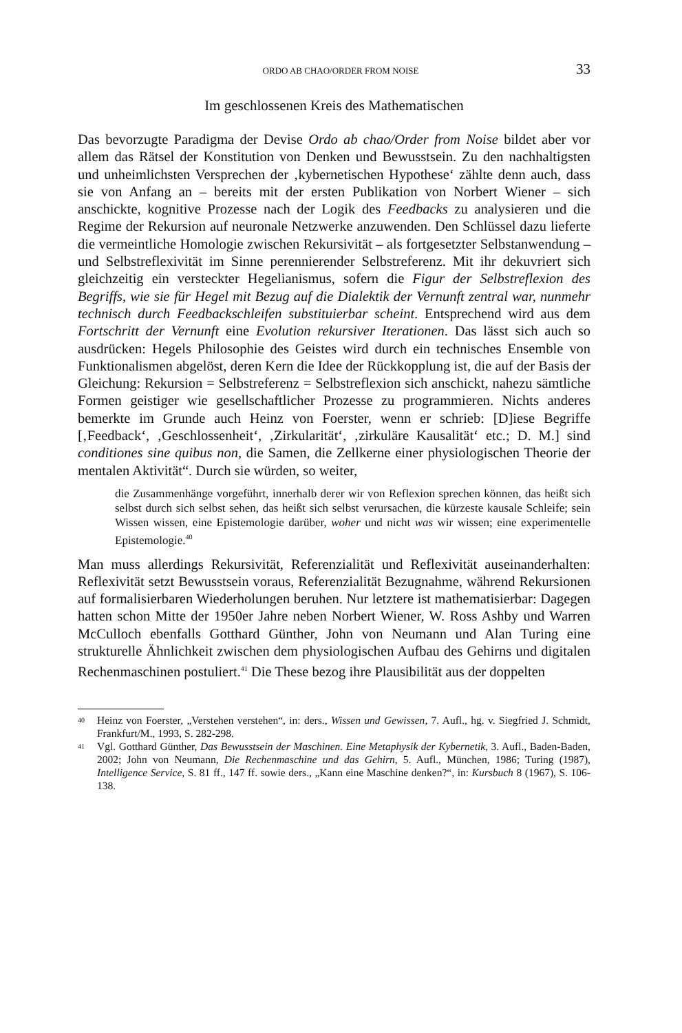ORDO AB CHAO/ORDER FROM NOISE 33
Im geschlossenen Kreis des Mathematischen
Das bevorzugte Paradigma der Devise Ordo ab chao/Order from Noise bildet aber vor allem das Rätsel der Konstitution von Denken und Bewusstsein. Zu den nachhaltigsten und unheimlichsten Versprechen der ‚kybernetischen Hypothese‘ zählte denn auch, dass sie von Anfang an – bereits mit der ersten Publikation von Norbert Wiener – sich anschickte, kognitive Prozesse nach der Logik des Feedbacks zu analysieren und die Regime der Rekursion auf neuronale Netzwerke anzuwenden. Den Schlüssel dazu lieferte die vermeintliche Homologie zwischen Rekursivität – als fortgesetzter Selbstanwendung – und Selbstreflexivität im Sinne perennierender Selbstreferenz. Mit ihr dekuvriert sich gleichzeitig ein versteckter Hegelianismus, sofern die Figur der Selbstreflexion des Begriffs, wie sie für Hegel mit Bezug auf die Dialektik der Vernunft zentral war, nunmehr technisch durch Feedbackschleifen substituierbar scheint. Entsprechend wird aus dem Fortschritt der Vernunft eine Evolution rekursiver Iterationen. Das lässt sich auch so ausdrücken: Hegels Philosophie des Geistes wird durch ein technisches Ensemble von Funktionalismen abgelöst, deren Kern die Idee der Rückkopplung ist, die auf der Basis der Gleichung: Rekursion = Selbstreferenz = Selbstreflexion sich anschickt, nahezu sämtliche Formen geistiger wie gesellschaftlicher Prozesse zu programmieren. Nichts anderes bemerkte im Grunde auch Heinz von Foerster, wenn er schrieb: [D]iese Begriffe [‚Feedback‘, ‚Geschlossenheit‘, ‚Zirkularität‘, ‚zirkuläre Kausalität‘ etc.; D. M.] sind conditiones sine quibus non, die Samen, die Zellkerne einer physiologischen Theorie der mentalen Aktivität“. Durch sie würden, so weiter,
die Zusammenhänge vorgeführt, innerhalb derer wir von Reflexion sprechen können, das heißt sich selbst durch sich selbst sehen, das heißt sich selbst verursachen, die kürzeste kausale Schleife; sein Wissen wissen, eine Epistemologie darüber, woher und nicht was wir wissen; eine experimentelle Epistemologie.<sup>40</sup>
Man muss allerdings Rekursivität, Referenzialität und Reflexivität auseinanderhalten: Reflexivität setzt Bewusstsein voraus, Referenzialität Bezugnahme, während Rekursionen auf formalisierbaren Wiederholungen beruhen. Nur letztere ist mathematisierbar: Dagegen hatten schon Mitte der 1950er Jahre neben Norbert Wiener, W. Ross Ashby und Warren McCulloch ebenfalls Gotthard Günther, John von Neumann und Alan Turing eine strukturelle Ähnlichkeit zwischen dem physiologischen Aufbau des Gehirns und digitalen Rechenmaschinen postuliert.<sup>41</sup> Die These bezog ihre Plausibilität aus der doppelten
<sup>40</sup> Heinz von Foerster, „Verstehen verstehen“, in: ders., Wissen und Gewissen, 7. Aufl., hg. v. Siegfried J. Schmidt, Frankfurt/M., 1993, S. 282-298.
<sup>41</sup> Vgl. Gotthard Günther, Das Bewusstsein der Maschinen. Eine Metaphysik der Kybernetik, 3. Aufl., Baden-Baden, 2002; John von Neumann, Die Rechenmaschine und das Gehirn, 5. Aufl., München, 1986; Turing (1987), Intelligence Service, S. 81 ff., 147 ff. sowie ders., „Kann eine Maschine denken?“, in: Kursbuch 8 (1967), S. 106-138.